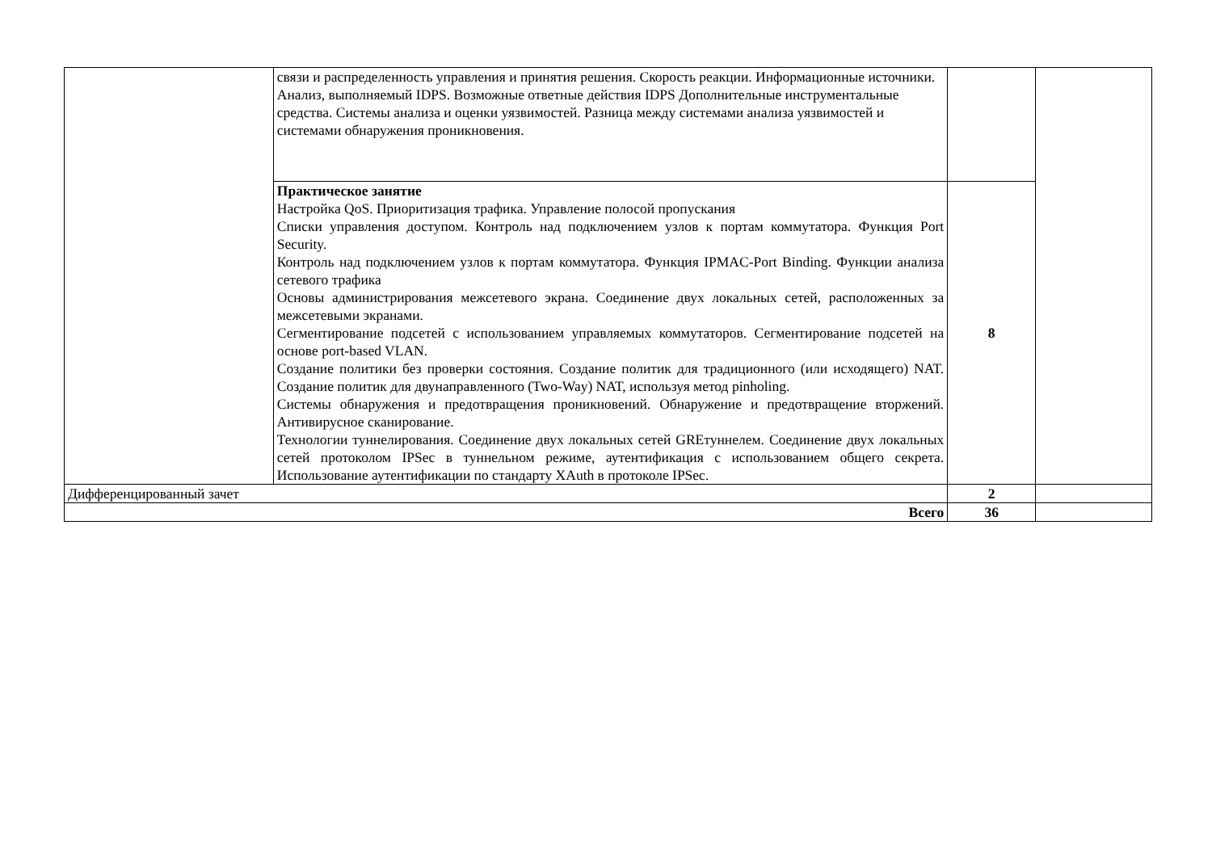| | связи и распределенность управления и принятия решения. Скорость реакции. Информационные источники. Анализ, выполняемый IDPS. Возможные ответные действия IDPS Дополнительные инструментальные средства. Системы анализа и оценки уязвимостей. Разница между системами анализа уязвимостей и системами обнаружения проникновения. | | |
| | Практическое занятие Настройка QoS. Приоритизация трафика. Управление полосой пропускания Списки управления доступом. Контроль над подключением узлов к портам коммутатора. Функция Port Security. Контроль над подключением узлов к портам коммутатора. Функция IPMAC-Port Binding. Функции анализа сетевого трафика Основы администрирования межсетевого экрана. Соединение двух локальных сетей, расположенных за межсетевыми экранами. Сегментирование подсетей с использованием управляемых коммутаторов. Сегментирование подсетей на основе port-based VLAN. Создание политики без проверки состояния. Создание политик для традиционного (или исходящего) NAT. Создание политик для двунаправленного (Two-Way) NAT, используя метод pinholing. Системы обнаружения и предотвращения проникновений. Обнаружение и предотвращение вторжений. Антивирусное сканирование. Технологии туннелирования. Соединение двух локальных сетей GREтуннелем. Соединение двух локальных сетей протоколом IPSec в туннельном режиме, аутентификация с использованием общего секрета. Использование аутентификации по стандарту XAuth в протоколе IPSec. | 8 | |
| Дифференцированный зачет | | 2 | |
| Всего | | 36 | |